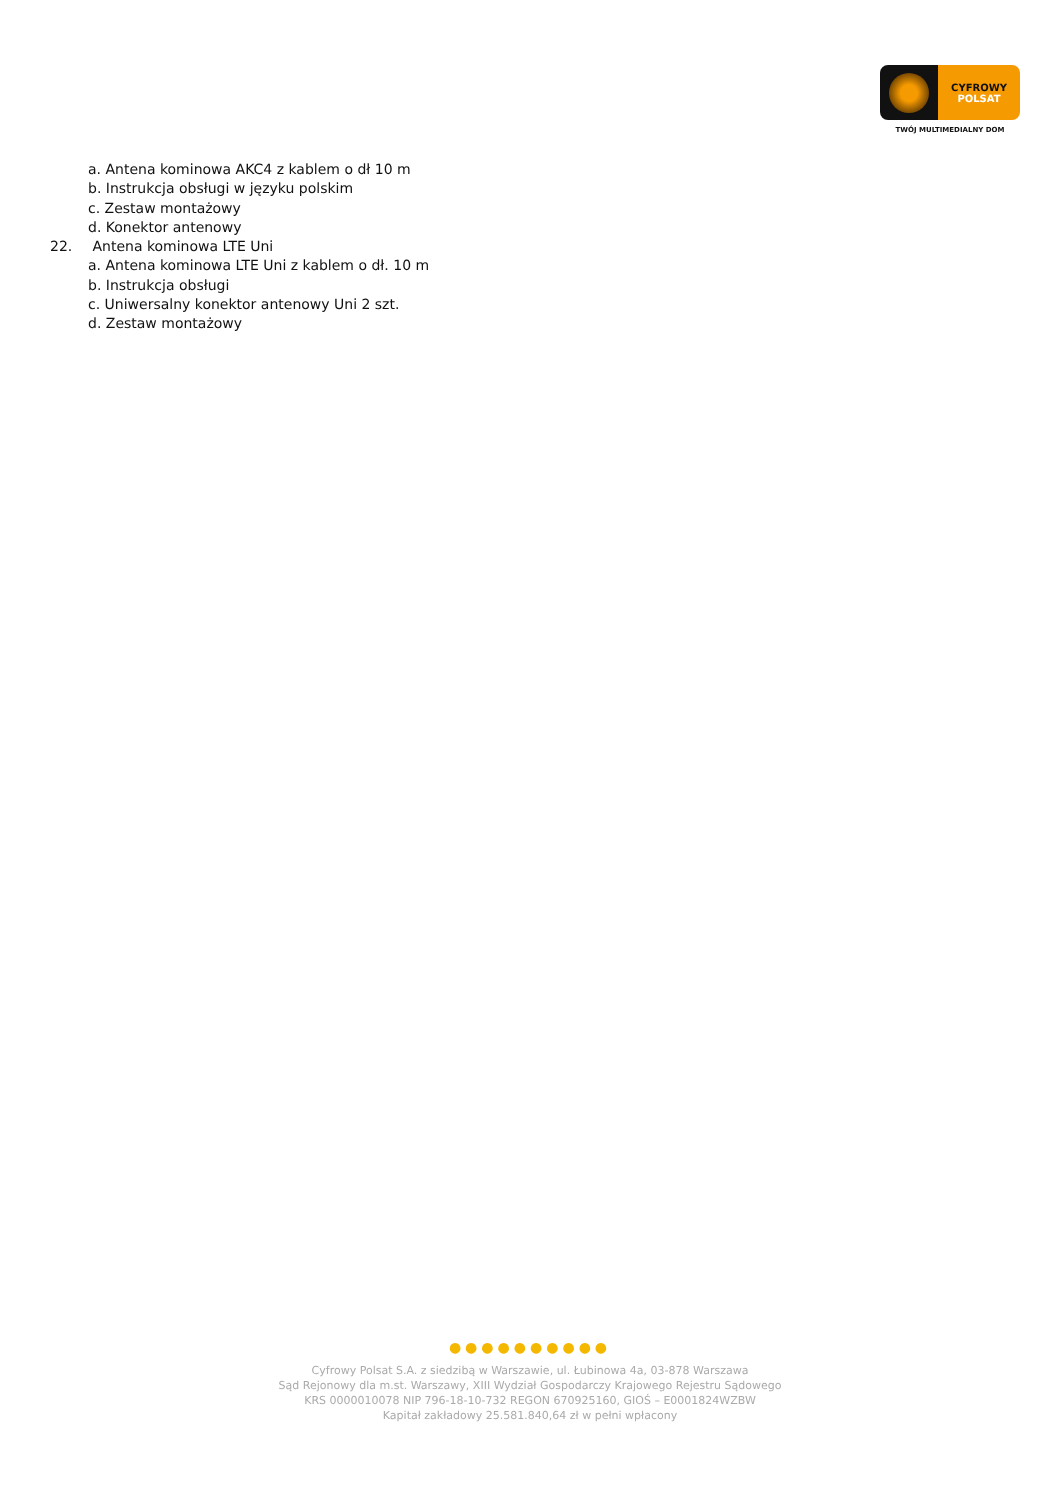CYFROWY
POLSAT
TWÓJ MULTIMEDIALNY DOM
a. Antena kominowa AKC4 z kablem o dł 10 m
b. Instrukcja obsługi w języku polskim
c. Zestaw montażowy
d. Konektor antenowy
22. Antena kominowa LTE Uni
a. Antena kominowa LTE Uni z kablem o dł. 10 m
b. Instrukcja obsługi
c. Uniwersalny konektor antenowy Uni 2 szt.
d. Zestaw montażowy
●●●●●●●●●●
Cyfrowy Polsat S.A. z siedzibą w Warszawie, ul. Łubinowa 4a, 03-878 Warszawa
Sąd Rejonowy dla m.st. Warszawy, XIII Wydział Gospodarczy Krajowego Rejestru Sądowego
KRS 0000010078 NIP 796-18-10-732 REGON 670925160, GIOŚ – E0001824WZBW
Kapitał zakładowy 25.581.840,64 zł w pełni wpłacony